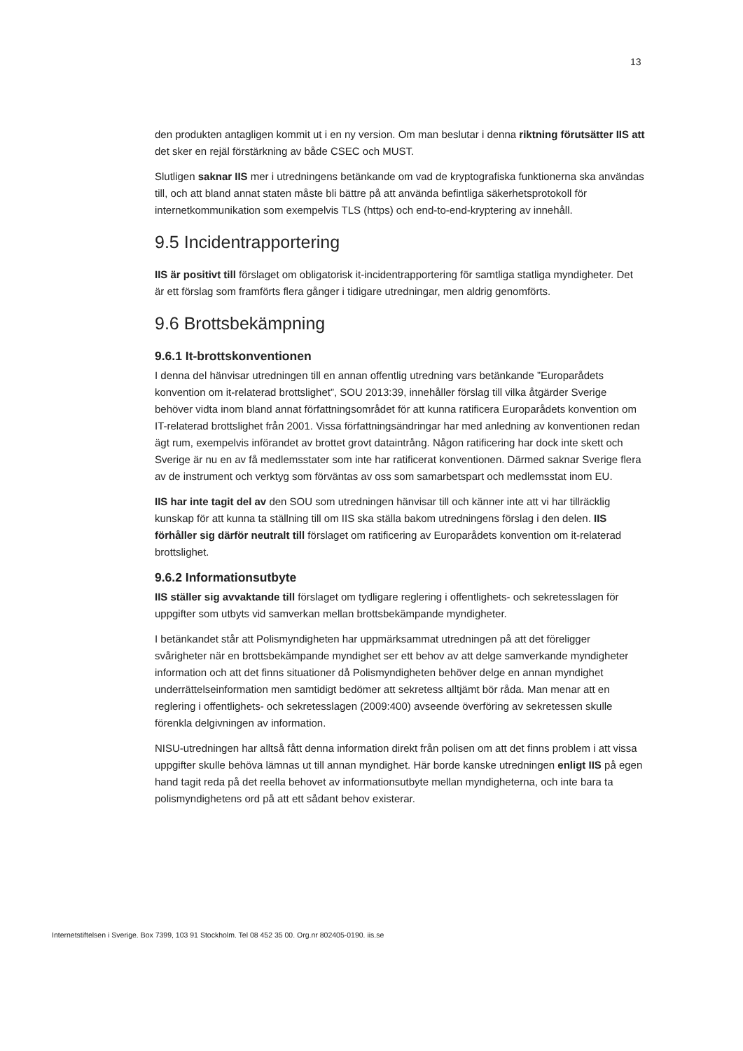13
den produkten antagligen kommit ut i en ny version. Om man beslutar i denna riktning förutsätter IIS att det sker en rejäl förstärkning av både CSEC och MUST.
Slutligen saknar IIS mer i utredningens betänkande om vad de kryptografiska funktionerna ska användas till, och att bland annat staten måste bli bättre på att använda befintliga säkerhetsprotokoll för internetkommunikation som exempelvis TLS (https) och end-to-end-kryptering av innehåll.
9.5 Incidentrapportering
IIS är positivt till förslaget om obligatorisk it-incidentrapportering för samtliga statliga myndigheter. Det är ett förslag som framförts flera gånger i tidigare utredningar, men aldrig genomförts.
9.6 Brottsbekämpning
9.6.1 It-brottskonventionen
I denna del hänvisar utredningen till en annan offentlig utredning vars betänkande ”Europarådets konvention om it-relaterad brottslighet”, SOU 2013:39, innehåller förslag till vilka åtgärder Sverige behöver vidta inom bland annat författningsområdet för att kunna ratificera Europarådets konvention om IT-relaterad brottslighet från 2001. Vissa författningsändringar har med anledning av konventionen redan ägt rum, exempelvis införandet av brottet grovt dataintrång. Någon ratificering har dock inte skett och Sverige är nu en av få medlemsstater som inte har ratificerat konventionen. Därmed saknar Sverige flera av de instrument och verktyg som förväntas av oss som samarbetspart och medlemsstat inom EU.
IIS har inte tagit del av den SOU som utredningen hänvisar till och känner inte att vi har tillräcklig kunskap för att kunna ta ställning till om IIS ska ställa bakom utredningens förslag i den delen. IIS förhåller sig därför neutralt till förslaget om ratificering av Europarådets konvention om it-relaterad brottslighet.
9.6.2 Informationsutbyte
IIS ställer sig avvaktande till förslaget om tydligare reglering i offentlighets- och sekretesslagen för uppgifter som utbyts vid samverkan mellan brottsbekämpande myndigheter.
I betänkandet står att Polismyndigheten har uppmärksammat utredningen på att det föreligger svårigheter när en brottsbekämpande myndighet ser ett behov av att delge samverkande myndigheter information och att det finns situationer då Polismyndigheten behöver delge en annan myndighet underrättelseinformation men samtidigt bedömer att sekretess alltjämt bör råda. Man menar att en reglering i offentlighets- och sekretesslagen (2009:400) avseende överföring av sekretessen skulle förenkla delgivningen av information.
NISU-utredningen har alltså fått denna information direkt från polisen om att det finns problem i att vissa uppgifter skulle behöva lämnas ut till annan myndighet. Här borde kanske utredningen enligt IIS på egen hand tagit reda på det reella behovet av informationsutbyte mellan myndigheterna, och inte bara ta polismyndighetens ord på att ett sådant behov existerar.
Internetstiftelsen i Sverige. Box 7399, 103 91 Stockholm. Tel 08 452 35 00. Org.nr 802405-0190. iis.se